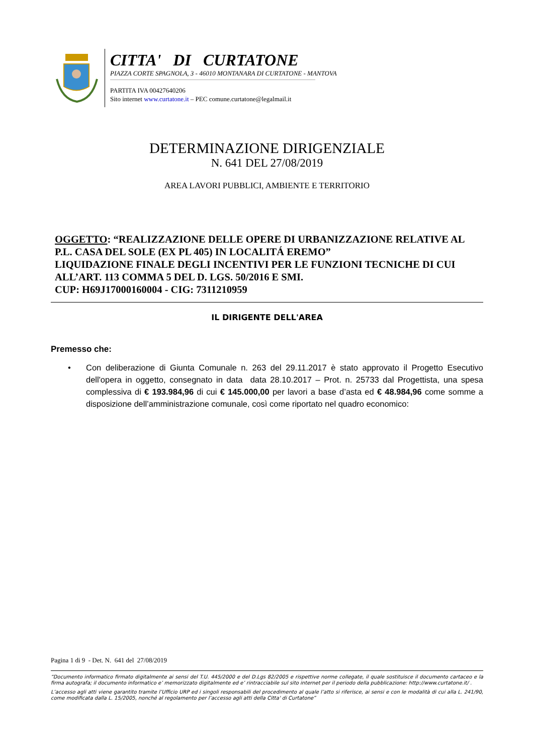CITTA' DI CURTATONE
PIAZZA CORTE SPAGNOLA, 3 - 46010 MONTANARA DI CURTATONE - MANTOVA
PARTITA IVA 00427640206
Sito internet www.curtatone.it – PEC comune.curtatone@legalmail.it
DETERMINAZIONE DIRIGENZIALE
N. 641 DEL 27/08/2019
AREA LAVORI PUBBLICI, AMBIENTE E TERRITORIO
OGGETTO: “REALIZZAZIONE DELLE OPERE DI URBANIZZAZIONE RELATIVE AL P.L. CASA DEL SOLE (EX PL 405) IN LOCALITÁ EREMO”
LIQUIDAZIONE FINALE DEGLI INCENTIVI PER LE FUNZIONI TECNICHE DI CUI ALL’ART. 113 COMMA 5 DEL D. LGS. 50/2016 E SMI.
CUP: H69J17000160004 - CIG: 7311210959
IL DIRIGENTE DELL'AREA
Premesso che:
• Con deliberazione di Giunta Comunale n. 263 del 29.11.2017 è stato approvato il Progetto Esecutivo dell'opera in oggetto, consegnato in data data 28.10.2017 – Prot. n. 25733 dal Progettista, una spesa complessiva di € 193.984,96 di cui € 145.000,00 per lavori a base d’asta ed € 48.984,96 come somme a disposizione dell’amministrazione comunale, così come riportato nel quadro economico:
Pagina 1 di 9 - Det. N. 641 del 27/08/2019
“Documento informatico firmato digitalmente ai sensi del T.U. 445/2000 e del D.Lgs 82/2005 e rispettive norme collegate, il quale sostituisce il documento cartaceo e la firma autografa; il documento informatico e’ memorizzato digitalmente ed e’ rintracciabile sul sito internet per il periodo della pubblicazione: http://www.curtatone.it/ .
L’accesso agli atti viene garantito tramite l’Ufficio URP ed i singoli responsabili del procedimento al quale l’atto si riferisce, ai sensi e con le modalità di cui alla L. 241/90, come modificata dalla L. 15/2005, nonché al regolamento per l’accesso agli atti della Citta' di Curtatone”